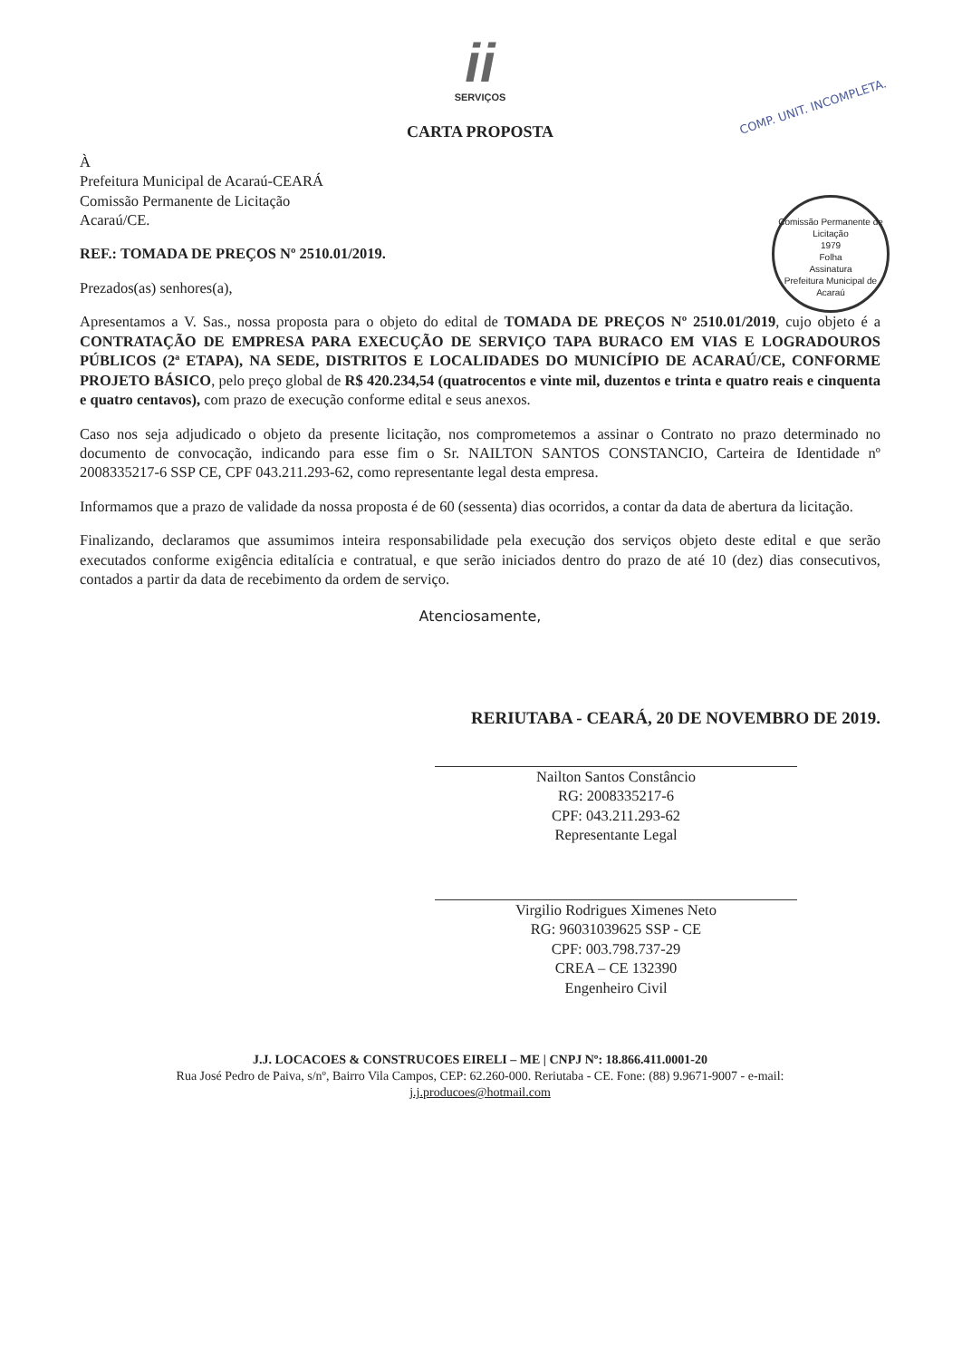ii
SERVIÇOS
COMP. UNIT. INCOMPLETA.
Comissão Permanente de Licitação
1979
Folha
Assinatura
Prefeitura Municipal de Acaraú
CARTA PROPOSTA
À
Prefeitura Municipal de Acaraú-CEARÁ
Comissão Permanente de Licitação
Acaraú/CE.
REF.: TOMADA DE PREÇOS Nº 2510.01/2019.
Prezados(as) senhores(a),
Apresentamos a V. Sas., nossa proposta para o objeto do edital de TOMADA DE PREÇOS Nº 2510.01/2019, cujo objeto é a CONTRATAÇÃO DE EMPRESA PARA EXECUÇÃO DE SERVIÇO TAPA BURACO EM VIAS E LOGRADOUROS PÚBLICOS (2ª ETAPA), NA SEDE, DISTRITOS E LOCALIDADES DO MUNICÍPIO DE ACARAÚ/CE, CONFORME PROJETO BÁSICO, pelo preço global de R$ 420.234,54 (quatrocentos e vinte mil, duzentos e trinta e quatro reais e cinquenta e quatro centavos), com prazo de execução conforme edital e seus anexos.
Caso nos seja adjudicado o objeto da presente licitação, nos comprometemos a assinar o Contrato no prazo determinado no documento de convocação, indicando para esse fim o Sr. NAILTON SANTOS CONSTANCIO, Carteira de Identidade nº 2008335217-6 SSP CE, CPF 043.211.293-62, como representante legal desta empresa.
Informamos que a prazo de validade da nossa proposta é de 60 (sessenta) dias ocorridos, a contar da data de abertura da licitação.
Finalizando, declaramos que assumimos inteira responsabilidade pela execução dos serviços objeto deste edital e que serão executados conforme exigência editalícia e contratual, e que serão iniciados dentro do prazo de até 10 (dez) dias consecutivos, contados a partir da data de recebimento da ordem de serviço.
Atenciosamente,
RERIUTABA - CEARÁ, 20 DE NOVEMBRO DE 2019.
Nailton Santos Constâncio
RG: 2008335217-6
CPF: 043.211.293-62
Representante Legal
Virgilio Rodrigues Ximenes Neto
RG: 96031039625 SSP - CE
CPF: 003.798.737-29
CREA – CE 132390
Engenheiro Civil
J.J. LOCACOES & CONSTRUCOES EIRELI – ME | CNPJ Nº: 18.866.411.0001-20
Rua José Pedro de Paiva, s/nº, Bairro Vila Campos, CEP: 62.260-000. Reriutaba - CE. Fone: (88) 9.9671-9007 - e-mail:
j.j.producoes@hotmail.com